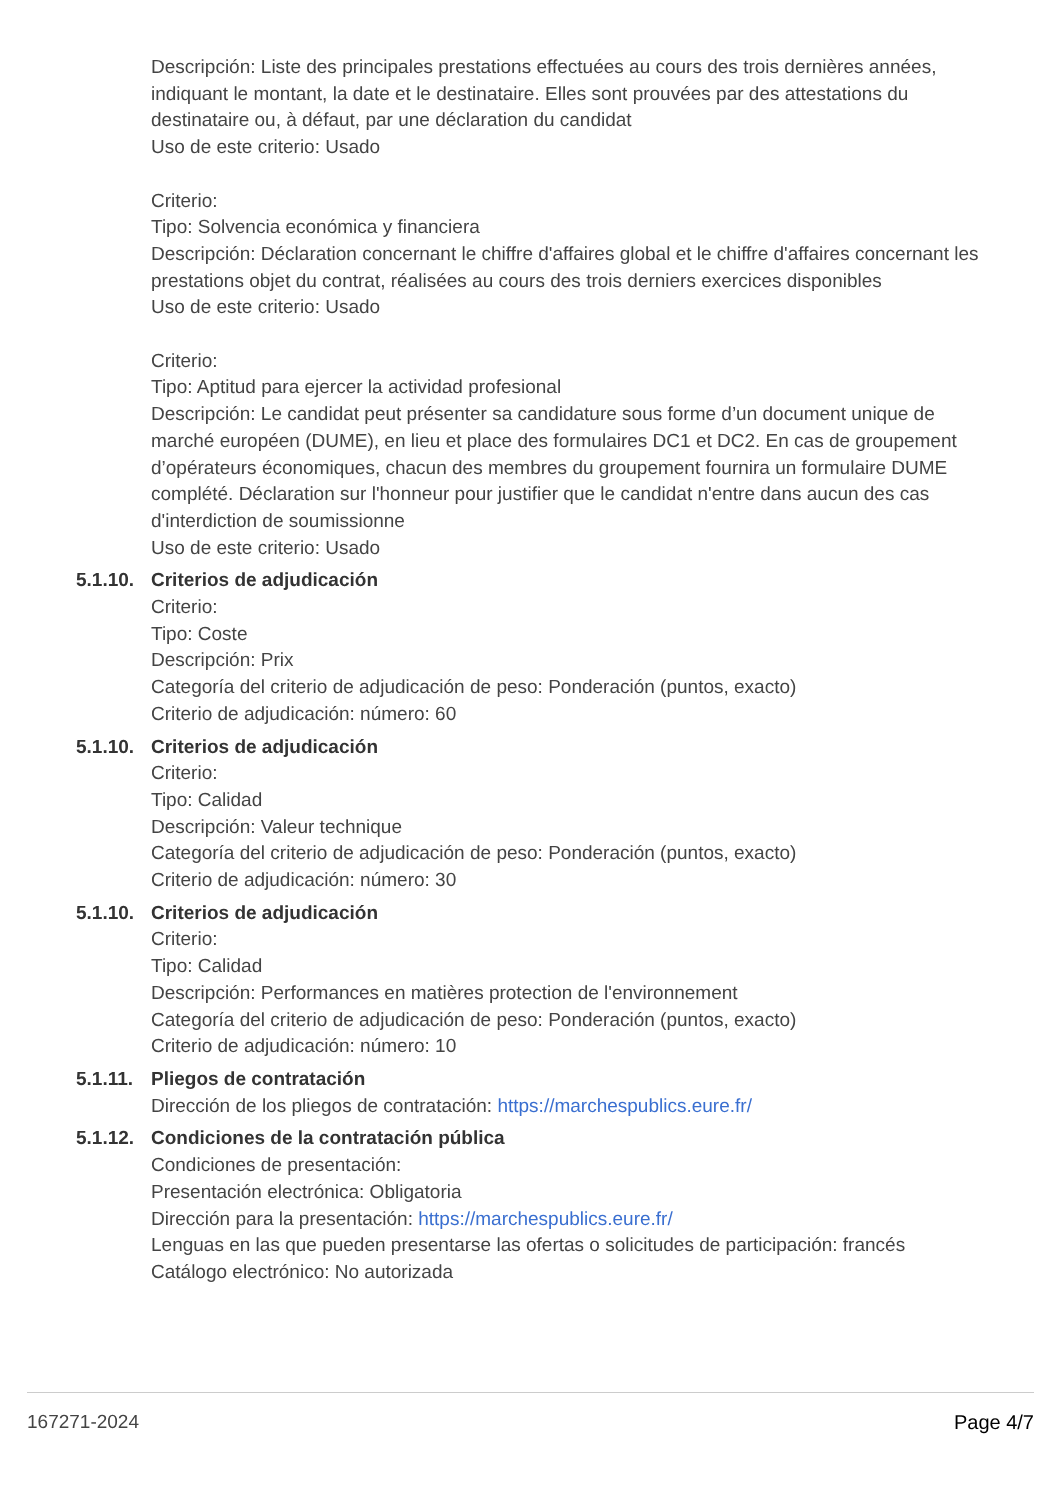Descripción: Liste des principales prestations effectuées au cours des trois dernières années, indiquant le montant, la date et le destinataire. Elles sont prouvées par des attestations du destinataire ou, à défaut, par une déclaration du candidat
Uso de este criterio: Usado
Criterio:
Tipo: Solvencia económica y financiera
Descripción: Déclaration concernant le chiffre d'affaires global et le chiffre d'affaires concernant les prestations objet du contrat, réalisées au cours des trois derniers exercices disponibles
Uso de este criterio: Usado
Criterio:
Tipo: Aptitud para ejercer la actividad profesional
Descripción: Le candidat peut présenter sa candidature sous forme d’un document unique de marché européen (DUME), en lieu et place des formulaires DC1 et DC2. En cas de groupement d’opérateurs économiques, chacun des membres du groupement fournira un formulaire DUME complété. Déclaration sur l'honneur pour justifier que le candidat n'entre dans aucun des cas d'interdiction de soumissionne
Uso de este criterio: Usado
5.1.10. Criterios de adjudicación
Criterio:
Tipo: Coste
Descripción: Prix
Categoría del criterio de adjudicación de peso: Ponderación (puntos, exacto)
Criterio de adjudicación: número: 60
5.1.10. Criterios de adjudicación
Criterio:
Tipo: Calidad
Descripción: Valeur technique
Categoría del criterio de adjudicación de peso: Ponderación (puntos, exacto)
Criterio de adjudicación: número: 30
5.1.10. Criterios de adjudicación
Criterio:
Tipo: Calidad
Descripción: Performances en matières protection de l'environnement
Categoría del criterio de adjudicación de peso: Ponderación (puntos, exacto)
Criterio de adjudicación: número: 10
5.1.11. Pliegos de contratación
Dirección de los pliegos de contratación: https://marchespublics.eure.fr/
5.1.12. Condiciones de la contratación pública
Condiciones de presentación:
Presentación electrónica: Obligatoria
Dirección para la presentación: https://marchespublics.eure.fr/
Lenguas en las que pueden presentarse las ofertas o solicitudes de participación: francés
Catálogo electrónico: No autorizada
167271-2024 Page 4/7